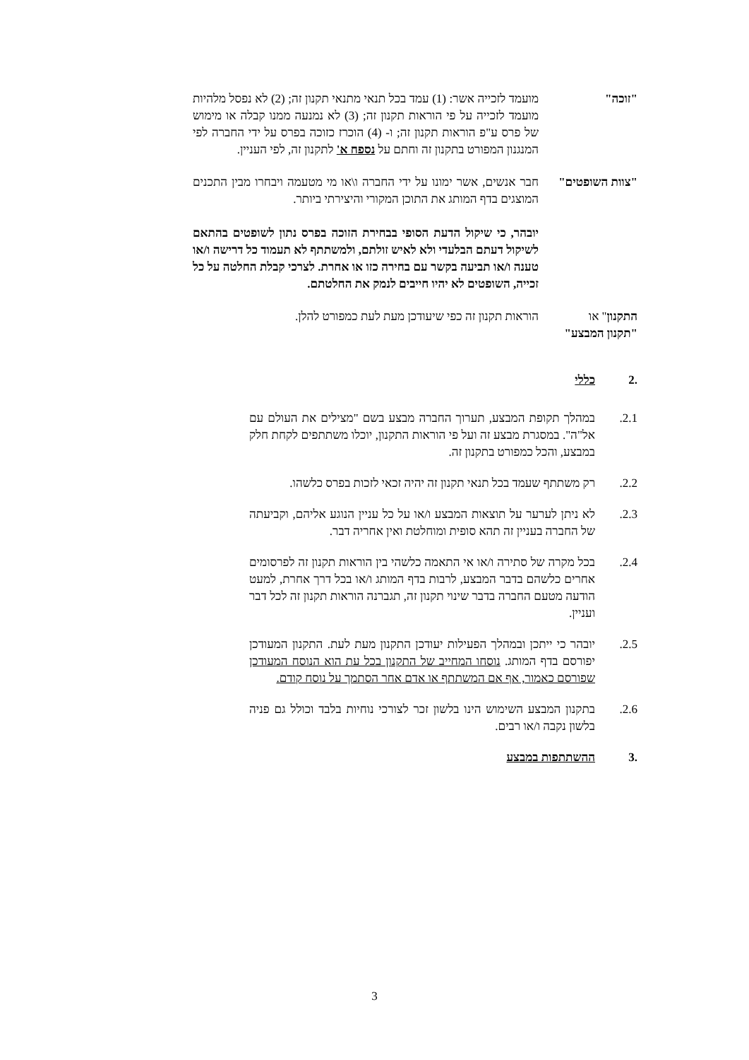"זוכה" מועמד לזכייה אשר: (1) עמד בכל תנאי מתנאי תקנון זה; (2) לא נפסל מלהיות מועמד לזכייה על פי הוראות תקנון זה; (3) לא נמנעה ממנו קבלה או מימוש של פרס ע"פ הוראות תקנון זה; ו- (4) הוכרז כזוכה בפרס על ידי החברה לפי המנגנון המפורט בתקנון זה וחתם על נספח א' לתקנון זה, לפי העניין.
"צוות השופטים"
חבר אנשים, אשר ימונו על ידי החברה ו\או מי מטעמה ויבחרו מבין התכנים המוצגים בדף המותג את התוכן המקורי והיצירתי ביותר.
יובהר, כי שיקול הדעת הסופי בבחירת הזוכה בפרס נתון לשופטים בהתאם לשיקול דעתם הבלעדי ולא לאיש זולתם, ולמשתתף לא תעמוד כל דרישה ו/או טענה ו/או תביעה בקשר עם בחירה כזו או אחרת. לצרכי קבלת החלטה על כל זכייה, השופטים לא יהיו חייבים לנמק את החלטתם.
התקנון" או
"תקנון המבצע"
הוראות תקנון זה כפי שיעודכן מעת לעת כמפורט להלן.
.2 כללי
2.1. במהלך תקופת המבצע, תערוך החברה מבצע בשם "מצילים את העולם עם אל"ה". במסגרת מבצע זה ועל פי הוראות התקנון, יוכלו משתתפים לקחת חלק במבצע, והכל כמפורט בתקנון זה.
2.2. רק משתתף שעמד בכל תנאי תקנון זה יהיה זכאי לזכות בפרס כלשהו.
2.3. לא ניתן לערער על תוצאות המבצע ו/או על כל עניין הנוגע אליהם, וקביעתה של החברה בעניין זה תהא סופית ומוחלטת ואין אחריה דבר.
2.4. בכל מקרה של סתירה ו/או אי התאמה כלשהי בין הוראות תקנון זה לפרסומים אחרים כלשהם בדבר המבצע, לרבות בדף המותג ו/או בכל דרך אחרת, למעט הודעה מטעם החברה בדבר שינוי תקנון זה, תגברנה הוראות תקנון זה לכל דבר ועניין.
2.5. יובהר כי ייתכן ובמהלך הפעילות יעודכן התקנון מעת לעת. התקנון המעודכן יפורסם בדף המותג. נוסחו המחייב של התקנון בכל עת הוא הנוסח המעודכן שפורסם כאמור, אף אם המשתתף או אדם אחר הסתמך על נוסח קודם.
2.6. בתקנון המבצע השימוש הינו בלשון זכר לצורכי נוחיות בלבד וכולל גם פניה בלשון נקבה ו/או רבים.
.3 ההשתתפות במבצע
3